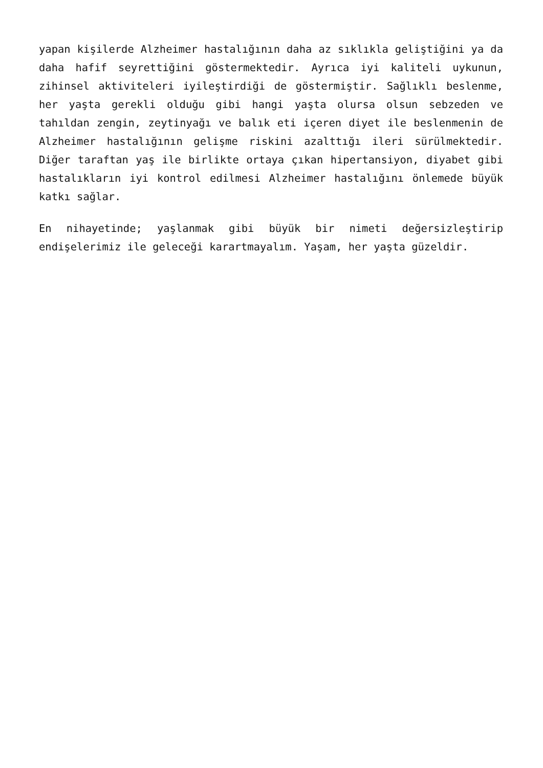yapan kişilerde Alzheimer hastalığının daha az sıklıkla gelişti­ğini ya da daha hafif seyrettiğini göstermektedir. Ayrıca iyi kaliteli uykunun, zihinsel aktiviteleri iyileştirdiği de göstermiştir. Sağlıklı beslenme, her yaşta gerekli olduğu gibi hangi yaşta olursa olsun sebzeden ve tahıldan zengin, zeytinyağı ve balık eti içeren diyet ile beslenmenin de Alzheimer hastalığının gelişme riskini azalttığı ileri sürülmektedir. Diğer taraftan yaş ile birlikte ortaya çıkan hipertansiyon, diyabet gibi hastalıkların iyi kontrol edilmesi Alzheimer hastalığını önlemede büyük katkı sağlar.
En nihayetinde; yaşlanmak gibi büyük bir nimeti değersizleştirip endişelerimiz ile geleceği karartmayalım. Yaşam, her yaşta güzeldir.